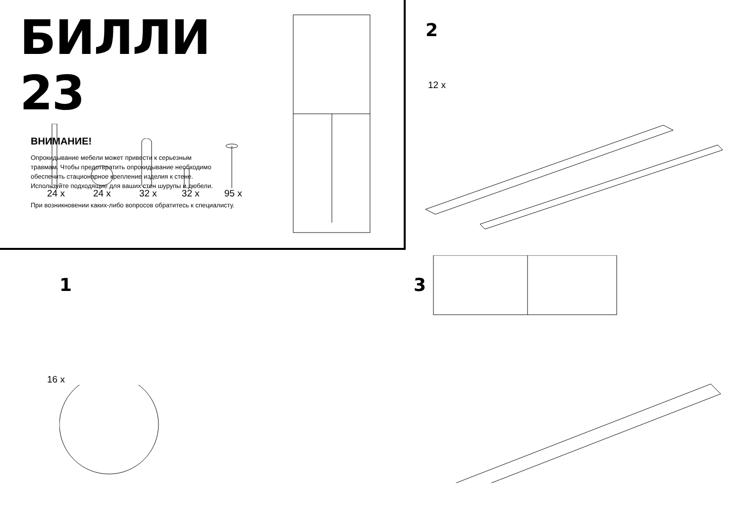БИЛЛИ 23
ВНИМАНИЕ!
Опрокидывание мебели может привести к серьезным травмам. Чтобы предотвратить опрокидывание необходимо обеспечить стационарное крепление изделия к стене. Используйте подходящие для ваших стен шурупы и дюбели.
При возникновении каких-либо вопросов обратитесь к специалисту.
24 x
24 x
32 x
32 x
95 x
2
12 x
1
16 x
3